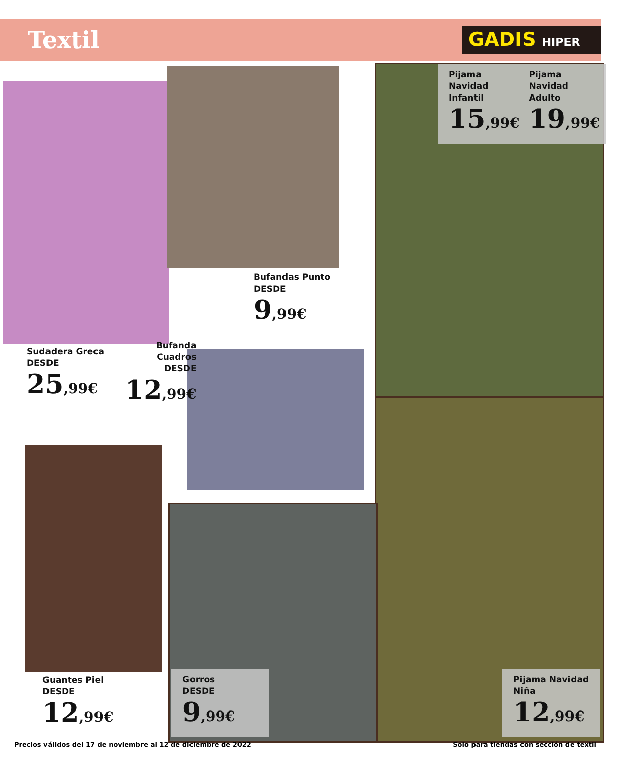Textil GADIS HIPER
Pijama Navidad
Infantil
15,99€
Pijama Navidad
Adulto
19,99€
Bufandas Punto
DESDE
9,99€
Sudadera Greca
DESDE
25,99€
Bufanda
Cuadros
DESDE
12,99€
Guantes Piel
DESDE
12,99€
Gorros
DESDE
9,99€
Pijama Navidad
Niña
12,99€
Precios válidos del 17 de noviembre al 12 de diciembre de 2022
Solo para tiendas con sección de textil